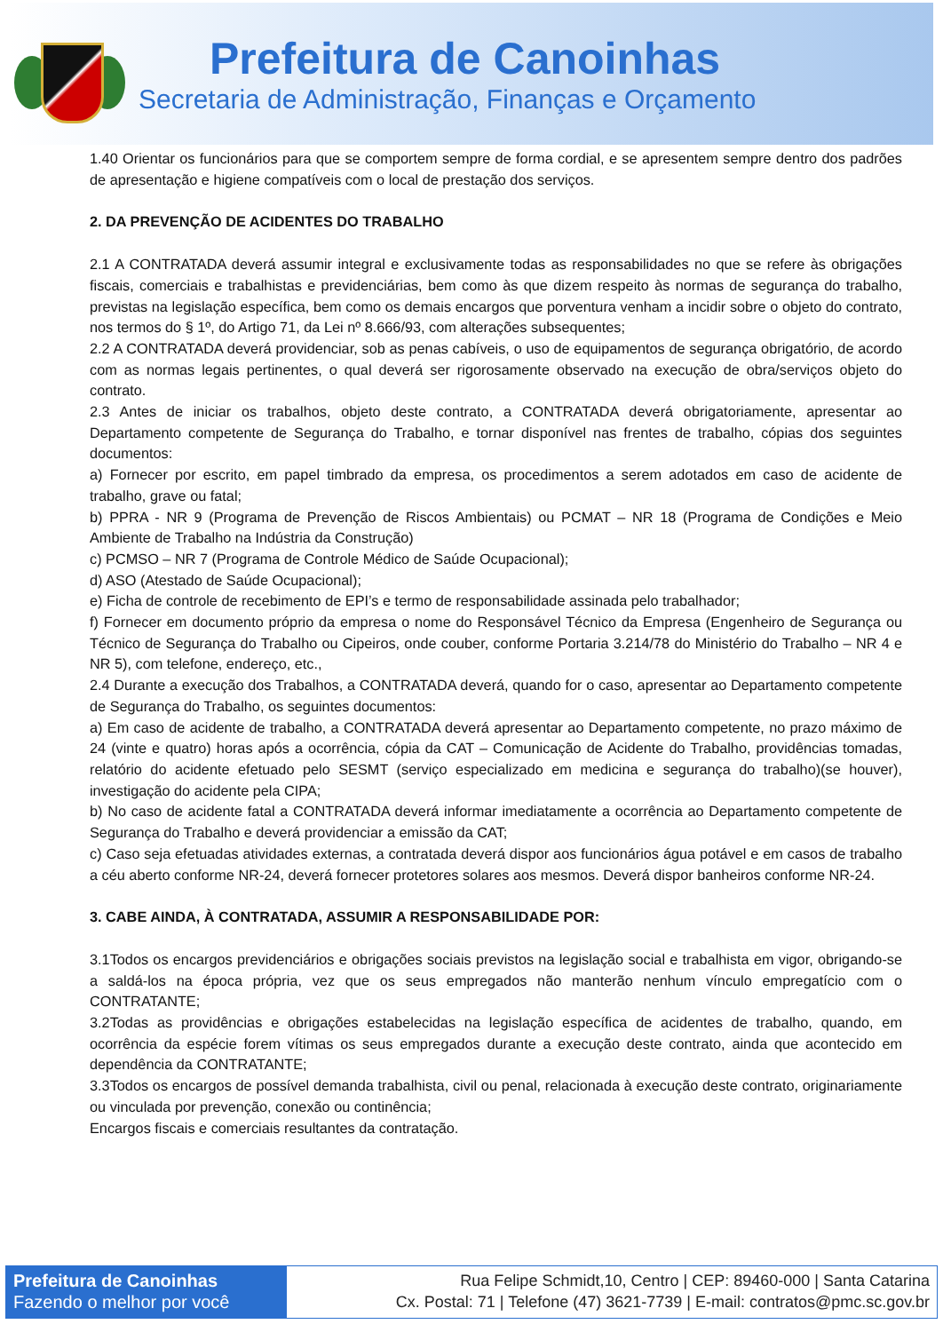Prefeitura de Canoinhas
Secretaria de Administração, Finanças e Orçamento
1.40 Orientar os funcionários para que se comportem sempre de forma cordial, e se apresentem sempre dentro dos padrões de apresentação e higiene compatíveis com o local de prestação dos serviços.
2. DA PREVENÇÃO DE ACIDENTES DO TRABALHO
2.1 A CONTRATADA deverá assumir integral e exclusivamente todas as responsabilidades no que se refere às obrigações fiscais, comerciais e trabalhistas e previdenciárias, bem como às que dizem respeito às normas de segurança do trabalho, previstas na legislação específica, bem como os demais encargos que porventura venham a incidir sobre o objeto do contrato, nos termos do § 1º, do Artigo 71, da Lei nº 8.666/93, com alterações subsequentes;
2.2 A CONTRATADA deverá providenciar, sob as penas cabíveis, o uso de equipamentos de segurança obrigatório, de acordo com as normas legais pertinentes, o qual deverá ser rigorosamente observado na execução de obra/serviços objeto do contrato.
2.3 Antes de iniciar os trabalhos, objeto deste contrato, a CONTRATADA deverá obrigatoriamente, apresentar ao Departamento competente de Segurança do Trabalho, e tornar disponível nas frentes de trabalho, cópias dos seguintes documentos:
a) Fornecer por escrito, em papel timbrado da empresa, os procedimentos a serem adotados em caso de acidente de trabalho, grave ou fatal;
b) PPRA - NR 9 (Programa de Prevenção de Riscos Ambientais) ou PCMAT – NR 18 (Programa de Condições e Meio Ambiente de Trabalho na Indústria da Construção)
c) PCMSO – NR 7 (Programa de Controle Médico de Saúde Ocupacional);
d) ASO (Atestado de Saúde Ocupacional);
e) Ficha de controle de recebimento de EPI’s e termo de responsabilidade assinada pelo trabalhador;
f) Fornecer em documento próprio da empresa o nome do Responsável Técnico da Empresa (Engenheiro de Segurança ou Técnico de Segurança do Trabalho ou Cipeiros, onde couber, conforme Portaria 3.214/78 do Ministério do Trabalho – NR 4 e NR 5), com telefone, endereço, etc.,
2.4 Durante a execução dos Trabalhos, a CONTRATADA deverá, quando for o caso, apresentar ao Departamento competente de Segurança do Trabalho, os seguintes documentos:
a) Em caso de acidente de trabalho, a CONTRATADA deverá apresentar ao Departamento competente, no prazo máximo de 24 (vinte e quatro) horas após a ocorrência, cópia da CAT – Comunicação de Acidente do Trabalho, providências tomadas, relatório do acidente efetuado pelo SESMT (serviço especializado em medicina e segurança do trabalho)(se houver), investigação do acidente pela CIPA;
b) No caso de acidente fatal a CONTRATADA deverá informar imediatamente a ocorrência ao Departamento competente de Segurança do Trabalho e deverá providenciar a emissão da CAT;
c) Caso seja efetuadas atividades externas, a contratada deverá dispor aos funcionários água potável e em casos de trabalho a céu aberto conforme NR-24, deverá fornecer protetores solares aos mesmos. Deverá dispor banheiros conforme NR-24.
3. CABE AINDA, À CONTRATADA, ASSUMIR A RESPONSABILIDADE POR:
3.1Todos os encargos previdenciários e obrigações sociais previstos na legislação social e trabalhista em vigor, obrigando-se a saldá-los na época própria, vez que os seus empregados não manterão nenhum vínculo empregatício com o CONTRATANTE;
3.2Todas as providências e obrigações estabelecidas na legislação específica de acidentes de trabalho, quando, em ocorrência da espécie forem vítimas os seus empregados durante a execução deste contrato, ainda que acontecido em dependência da CONTRATANTE;
3.3Todos os encargos de possível demanda trabalhista, civil ou penal, relacionada à execução deste contrato, originariamente ou vinculada por prevenção, conexão ou continência;
Encargos fiscais e comerciais resultantes da contratação.
Prefeitura de Canoinhas
Fazendo o melhor por você
Rua Felipe Schmidt,10, Centro | CEP: 89460-000 | Santa Catarina
Cx. Postal: 71 | Telefone (47) 3621-7739 | E-mail: contratos@pmc.sc.gov.br